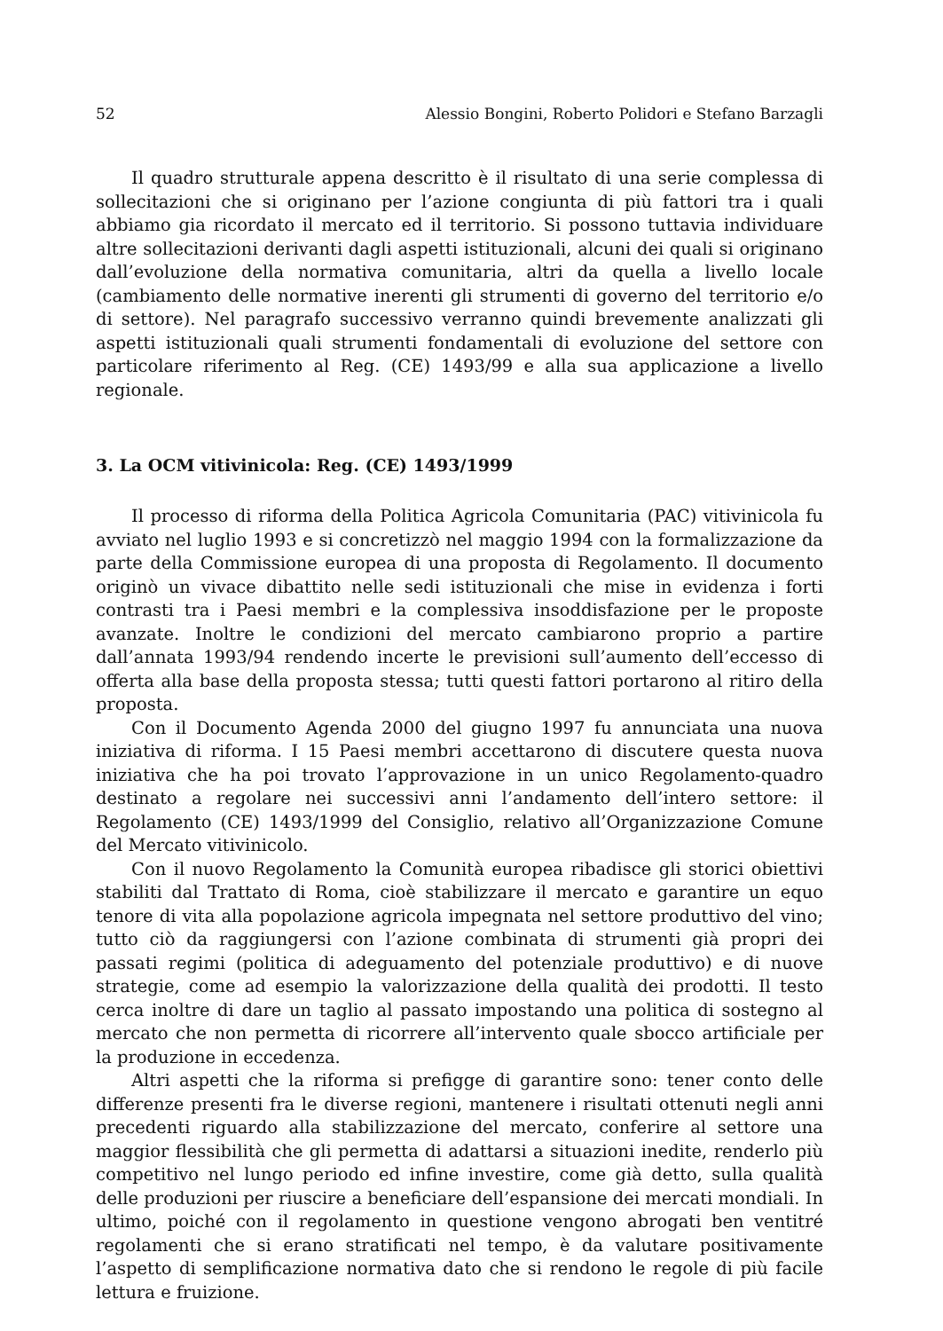52 Alessio Bongini, Roberto Polidori e Stefano Barzagli
Il quadro strutturale appena descritto è il risultato di una serie complessa di sollecitazioni che si originano per l’azione congiunta di più fattori tra i quali abbiamo gia ricordato il mercato ed il territorio. Si possono tuttavia individuare altre sollecitazioni derivanti dagli aspetti istituzionali, alcuni dei quali si originano dall’evoluzione della normativa comunitaria, altri da quella a livello locale (cambiamento delle normative inerenti gli strumenti di governo del territorio e/o di settore). Nel paragrafo successivo verranno quindi brevemente analizzati gli aspetti istituzionali quali strumenti fondamentali di evoluzione del settore con particolare riferimento al Reg. (CE) 1493/99 e alla sua applicazione a livello regionale.
3. La OCM vitivinicola: Reg. (CE) 1493/1999
Il processo di riforma della Politica Agricola Comunitaria (PAC) vitivinicola fu avviato nel luglio 1993 e si concretizzò nel maggio 1994 con la formalizzazione da parte della Commissione europea di una proposta di Regolamento. Il documento originò un vivace dibattito nelle sedi istituzionali che mise in evidenza i forti contrasti tra i Paesi membri e la complessiva insoddisfazione per le proposte avanzate. Inoltre le condizioni del mercato cambiarono proprio a partire dall’annata 1993/94 rendendo incerte le previsioni sull’aumento dell’eccesso di offerta alla base della proposta stessa; tutti questi fattori portarono al ritiro della proposta.
Con il Documento Agenda 2000 del giugno 1997 fu annunciata una nuova iniziativa di riforma. I 15 Paesi membri accettarono di discutere questa nuova iniziativa che ha poi trovato l’approvazione in un unico Regolamento-quadro destinato a regolare nei successivi anni l’andamento dell’intero settore: il Regolamento (CE) 1493/1999 del Consiglio, relativo all’Organizzazione Comune del Mercato vitivinicolo.
Con il nuovo Regolamento la Comunità europea ribadisce gli storici obiettivi stabiliti dal Trattato di Roma, cioè stabilizzare il mercato e garantire un equo tenore di vita alla popolazione agricola impegnata nel settore produttivo del vino; tutto ciò da raggiungersi con l’azione combinata di strumenti già propri dei passati regimi (politica di adeguamento del potenziale produttivo) e di nuove strategie, come ad esempio la valorizzazione della qualità dei prodotti. Il testo cerca inoltre di dare un taglio al passato impostando una politica di sostegno al mercato che non permetta di ricorrere all’intervento quale sbocco artificiale per la produzione in eccedenza.
Altri aspetti che la riforma si prefigge di garantire sono: tener conto delle differenze presenti fra le diverse regioni, mantenere i risultati ottenuti negli anni precedenti riguardo alla stabilizzazione del mercato, conferire al settore una maggior flessibilità che gli permetta di adattarsi a situazioni inedite, renderlo più competitivo nel lungo periodo ed infine investire, come già detto, sulla qualità delle produzioni per riuscire a beneficiare dell’espansione dei mercati mondiali. In ultimo, poiché con il regolamento in questione vengono abrogati ben ventitré regolamenti che si erano stratificati nel tempo, è da valutare positivamente l’aspetto di semplificazione normativa dato che si rendono le regole di più facile lettura e fruizione.